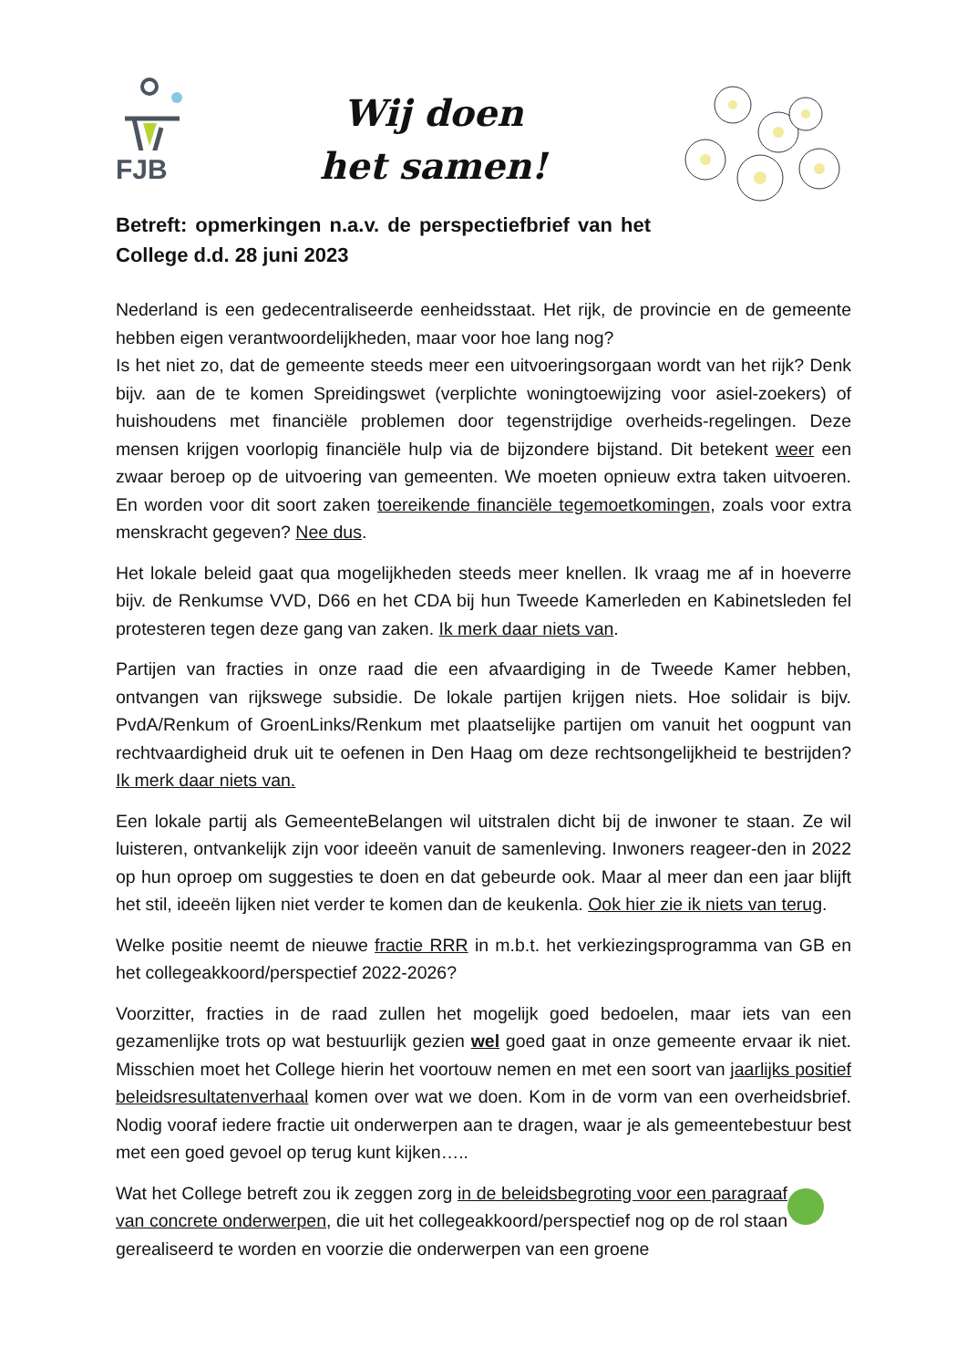FJB
Wij doen
het samen!
Betreft: opmerkingen n.a.v. de perspectiefbrief van het College d.d. 28 juni 2023
Nederland is een gedecentraliseerde eenheidsstaat. Het rijk, de provincie en de gemeente hebben eigen verantwoordelijkheden, maar voor hoe lang nog?
Is het niet zo, dat de gemeente steeds meer een uitvoeringsorgaan wordt van het rijk? Denk bijv. aan de te komen Spreidingswet (verplichte woningtoewijzing voor asiel-zoekers) of huishoudens met financiële problemen door tegenstrijdige overheids-regelingen. Deze mensen krijgen voorlopig financiële hulp via de bijzondere bijstand. Dit betekent weer een zwaar beroep op de uitvoering van gemeenten. We moeten opnieuw extra taken uitvoeren. En worden voor dit soort zaken toereikende financiële tegemoetkomingen, zoals voor extra menskracht gegeven? Nee dus.
Het lokale beleid gaat qua mogelijkheden steeds meer knellen. Ik vraag me af in hoeverre bijv. de Renkumse VVD, D66 en het CDA bij hun Tweede Kamerleden en Kabinetsleden fel protesteren tegen deze gang van zaken. Ik merk daar niets van.
Partijen van fracties in onze raad die een afvaardiging in de Tweede Kamer hebben, ontvangen van rijkswege subsidie. De lokale partijen krijgen niets. Hoe solidair is bijv. PvdA/Renkum of GroenLinks/Renkum met plaatselijke partijen om vanuit het oogpunt van rechtvaardigheid druk uit te oefenen in Den Haag om deze rechtsongelijkheid te bestrijden? Ik merk daar niets van.
Een lokale partij als GemeenteBelangen wil uitstralen dicht bij de inwoner te staan. Ze wil luisteren, ontvankelijk zijn voor ideeën vanuit de samenleving. Inwoners reageer-den in 2022 op hun oproep om suggesties te doen en dat gebeurde ook. Maar al meer dan een jaar blijft het stil, ideeën lijken niet verder te komen dan de keukenla. Ook hier zie ik niets van terug.
Welke positie neemt de nieuwe fractie RRR in m.b.t. het verkiezingsprogramma van GB en het collegeakkoord/perspectief 2022-2026?
Voorzitter, fracties in de raad zullen het mogelijk goed bedoelen, maar iets van een gezamenlijke trots op wat bestuurlijk gezien wel goed gaat in onze gemeente ervaar ik niet. Misschien moet het College hierin het voortouw nemen en met een soort van jaarlijks positief beleidsresultatenverhaal komen over wat we doen. Kom in de vorm van een overheidsbrief. Nodig vooraf iedere fractie uit onderwerpen aan te dragen, waar je als gemeentebestuur best met een goed gevoel op terug kunt kijken…..
Wat het College betreft zou ik zeggen zorg in de beleidsbegroting voor een paragraaf van concrete onderwerpen, die uit het collegeakkoord/perspectief nog op de rol staan gerealiseerd te worden en voorzie die onderwerpen van een groene